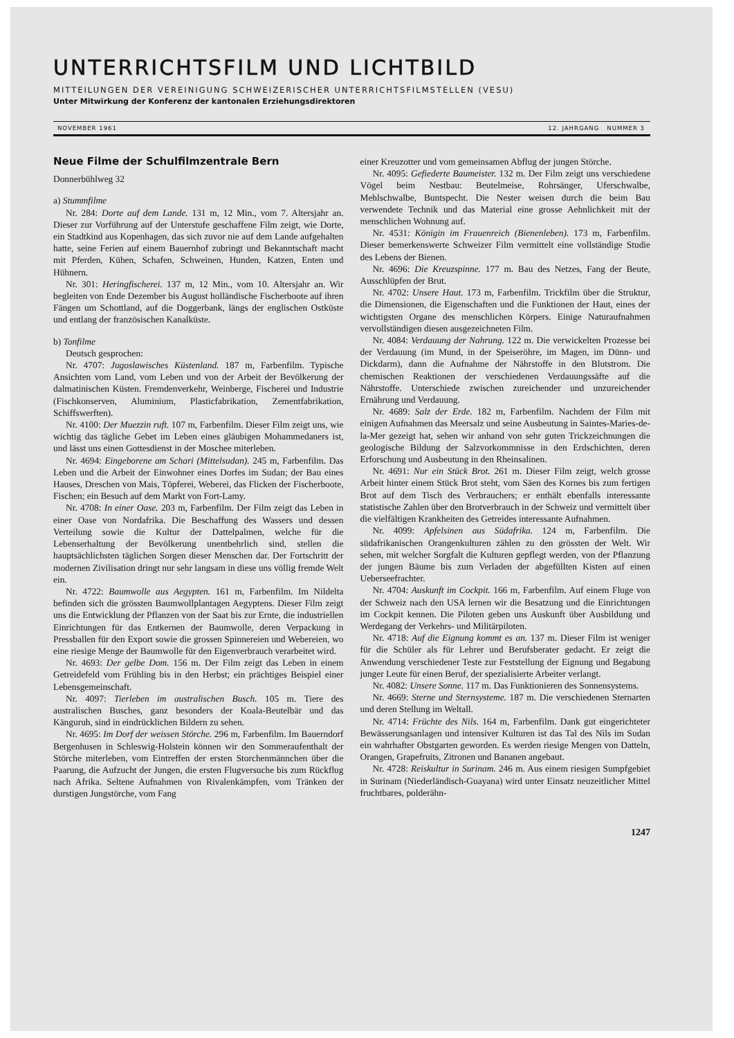UNTERRICHTSFILM UND LICHTBILD
MITTEILUNGEN DER VEREINIGUNG SCHWEIZERISCHER UNTERRICHTSFILMSTELLEN (VESU)
Unter Mitwirkung der Konferenz der kantonalen Erziehungsdirektoren
NOVEMBER 1961 12. JAHRGANG NUMMER 3
Neue Filme der Schulfilmzentrale Bern
Donnerbühlweg 32
a) Stummfilme
Nr. 284: Dorte auf dem Lande. 131 m, 12 Min., vom 7. Altersjahr an. Dieser zur Vorführung auf der Unterstufe geschaffene Film zeigt, wie Dorte, ein Stadtkind aus Kopenhagen, das sich zuvor nie auf dem Lande aufgehalten hatte, seine Ferien auf einem Bauernhof zubringt und Bekanntschaft macht mit Pferden, Kühen, Schafen, Schweinen, Hunden, Katzen, Enten und Hühnern.
Nr. 301: Heringfischerei. 137 m, 12 Min., vom 10. Altersjahr an. Wir begleiten von Ende Dezember bis August holländische Fischerboote auf ihren Fängen um Schottland, auf die Doggerbank, längs der englischen Ostküste und entlang der französischen Kanalküste.
b) Tonfilme
Deutsch gesprochen:
Nr. 4707: Jugoslawisches Küstenland. 187 m, Farbenfilm. Typische Ansichten vom Land, vom Leben und von der Arbeit der Bevölkerung der dalmatinischen Küsten. Fremdenverkehr, Weinberge, Fischerei und Industrie (Fischkonserven, Aluminium, Plasticfabrikation, Zementfabrikation, Schiffswerften).
Nr. 4100: Der Muezzin ruft. 107 m, Farbenfilm. Dieser Film zeigt uns, wie wichtig das tägliche Gebet im Leben eines gläubigen Mohammedaners ist, und lässt uns einen Gottesdienst in der Moschee miterleben.
Nr. 4694: Eingeborene am Schari (Mittelsudan). 245 m, Farbenfilm. Das Leben und die Arbeit der Einwohner eines Dorfes im Sudan; der Bau eines Hauses, Dreschen von Mais, Töpferei, Weberei, das Flicken der Fischerboote, Fischen; ein Besuch auf dem Markt von Fort-Lamy.
Nr. 4708: In einer Oase. 203 m, Farbenfilm. Der Film zeigt das Leben in einer Oase von Nordafrika. Die Beschaffung des Wassers und dessen Verteilung sowie die Kultur der Dattelpalmen, welche für die Lebenserhaltung der Bevölkerung unentbehrlich sind, stellen die hauptsächlichsten täglichen Sorgen dieser Menschen dar. Der Fortschritt der modernen Zivilisation dringt nur sehr langsam in diese uns völlig fremde Welt ein.
Nr. 4722: Baumwolle aus Aegypten. 161 m, Farbenfilm. Im Nildelta befinden sich die grössten Baumwollplantagen Aegyptens. Dieser Film zeigt uns die Entwicklung der Pflanzen von der Saat bis zur Ernte, die industriellen Einrichtungen für das Entkernen der Baumwolle, deren Verpackung in Pressballen für den Export sowie die grossen Spinnereien und Webereien, wo eine riesige Menge der Baumwolle für den Eigenverbrauch verarbeitet wird.
Nr. 4693: Der gelbe Dom. 156 m. Der Film zeigt das Leben in einem Getreidefeld vom Frühling bis in den Herbst; ein prächtiges Beispiel einer Lebensgemeinschaft.
Nr. 4097: Tierleben im australischen Busch. 105 m. Tiere des australischen Busches, ganz besonders der Koala-Beutelbär und das Känguruh, sind in eindrücklichen Bildern zu sehen.
Nr. 4695: Im Dorf der weissen Störche. 296 m, Farbenfilm. Im Bauerndorf Bergenhusen in Schleswig-Holstein können wir den Sommeraufenthalt der Störche miterleben, vom Eintreffen der ersten Storchenmännchen über die Paarung, die Aufzucht der Jungen, die ersten Flugversuche bis zum Rückflug nach Afrika. Seltene Aufnahmen von Rivalenkämpfen, vom Tränken der durstigen Jungstörche, vom Fang
einer Kreuzotter und vom gemeinsamen Abflug der jungen Störche.
Nr. 4095: Gefiederte Baumeister. 132 m. Der Film zeigt uns verschiedene Vögel beim Nestbau: Beutelmeise, Rohrsänger, Uferschwalbe, Mehlschwalbe, Buntspecht. Die Nester weisen durch die beim Bau verwendete Technik und das Material eine grosse Aehnlichkeit mit der menschlichen Wohnung auf.
Nr. 4531: Königin im Frauenreich (Bienenleben). 173 m, Farbenfilm. Dieser bemerkenswerte Schweizer Film vermittelt eine vollständige Studie des Lebens der Bienen.
Nr. 4696: Die Kreuzspinne. 177 m. Bau des Netzes, Fang der Beute, Ausschlüpfen der Brut.
Nr. 4702: Unsere Haut. 173 m, Farbenfilm. Trickfilm über die Struktur, die Dimensionen, die Eigenschaften und die Funktionen der Haut, eines der wichtigsten Organe des menschlichen Körpers. Einige Naturaufnahmen vervollständigen diesen ausgezeichneten Film.
Nr. 4084: Verdauung der Nahrung. 122 m. Die verwickelten Prozesse bei der Verdauung (im Mund, in der Speiseröhre, im Magen, im Dünn- und Dickdarm), dann die Aufnahme der Nährstoffe in den Blutstrom. Die chemischen Reaktionen der verschiedenen Verdauungssäfte auf die Nährstoffe. Unterschiede zwischen zureichender und unzureichender Ernährung und Verdauung.
Nr. 4689: Salz der Erde. 182 m, Farbenfilm. Nachdem der Film mit einigen Aufnahmen das Meersalz und seine Ausbeutung in Saintes-Maries-de-la-Mer gezeigt hat, sehen wir anhand von sehr guten Trickzeichnungen die geologische Bildung der Salzvorkommnisse in den Erdschichten, deren Erforschung und Ausbeutung in den Rheinsalinen.
Nr. 4691: Nur ein Stück Brot. 261 m. Dieser Film zeigt, welch grosse Arbeit hinter einem Stück Brot steht, vom Säen des Kornes bis zum fertigen Brot auf dem Tisch des Verbrauchers; er enthält ebenfalls interessante statistische Zahlen über den Brotverbrauch in der Schweiz und vermittelt über die vielfältigen Krankheiten des Getreides interessante Aufnahmen.
Nr. 4099: Apfelsinen aus Südafrika. 124 m, Farbenfilm. Die südafrikanischen Orangenkulturen zählen zu den grössten der Welt. Wir sehen, mit welcher Sorgfalt die Kulturen gepflegt werden, von der Pflanzung der jungen Bäume bis zum Verladen der abgefüllten Kisten auf einen Ueberseefrachter.
Nr. 4704: Auskunft im Cockpit. 166 m, Farbenfilm. Auf einem Fluge von der Schweiz nach den USA lernen wir die Besatzung und die Einrichtungen im Cockpit kennen. Die Piloten geben uns Auskunft über Ausbildung und Werdegang der Verkehrs- und Militärpiloten.
Nr. 4718: Auf die Eignung kommt es an. 137 m. Dieser Film ist weniger für die Schüler als für Lehrer und Berufsberater gedacht. Er zeigt die Anwendung verschiedener Teste zur Feststellung der Eignung und Begabung junger Leute für einen Beruf, der spezialisierte Arbeiter verlangt.
Nr. 4082: Unsere Sonne. 117 m. Das Funktionieren des Sonnensystems.
Nr. 4669: Sterne und Sternsysteme. 187 m. Die verschiedenen Sternarten und deren Stellung im Weltall.
Nr. 4714: Früchte des Nils. 164 m, Farbenfilm. Dank gut eingerichteter Bewässerungsanlagen und intensiver Kulturen ist das Tal des Nils im Sudan ein wahrhafter Obstgarten geworden. Es werden riesige Mengen von Datteln, Orangen, Grapefruits, Zitronen und Bananen angebaut.
Nr. 4728: Reiskultur in Surinam. 246 m. Aus einem riesigen Sumpfgebiet in Surinam (Niederländisch-Guayana) wird unter Einsatz neuzeitlicher Mittel fruchtbares, polderähn-
1247